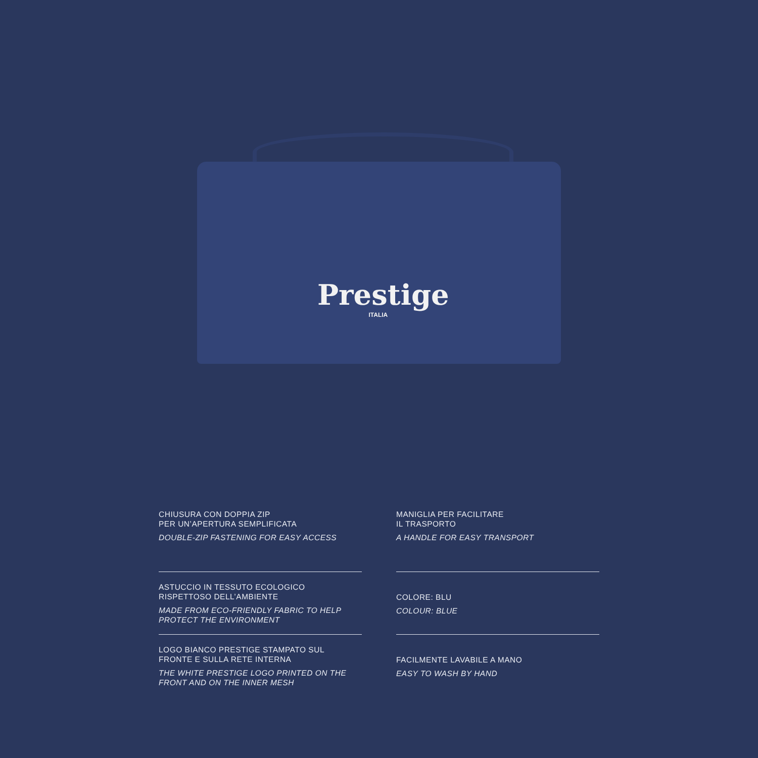Prestige
ITALIA
CHIUSURA CON DOPPIA ZIP
PER UN’APERTURA SEMPLIFICATA
DOUBLE-ZIP FASTENING FOR EASY ACCESS
MANIGLIA PER FACILITARE
IL TRASPORTO
A HANDLE FOR EASY TRANSPORT
ASTUCCIO IN TESSUTO ECOLOGICO
RISPETTOSO DELL’AMBIENTE
MADE FROM ECO-FRIENDLY FABRIC TO HELP PROTECT THE ENVIRONMENT
COLORE: BLU
COLOUR: BLUE
LOGO BIANCO PRESTIGE STAMPATO SUL
FRONTE E SULLA RETE INTERNA
THE WHITE PRESTIGE LOGO PRINTED ON THE FRONT AND ON THE INNER MESH
FACILMENTE LAVABILE A MANO
EASY TO WASH BY HAND